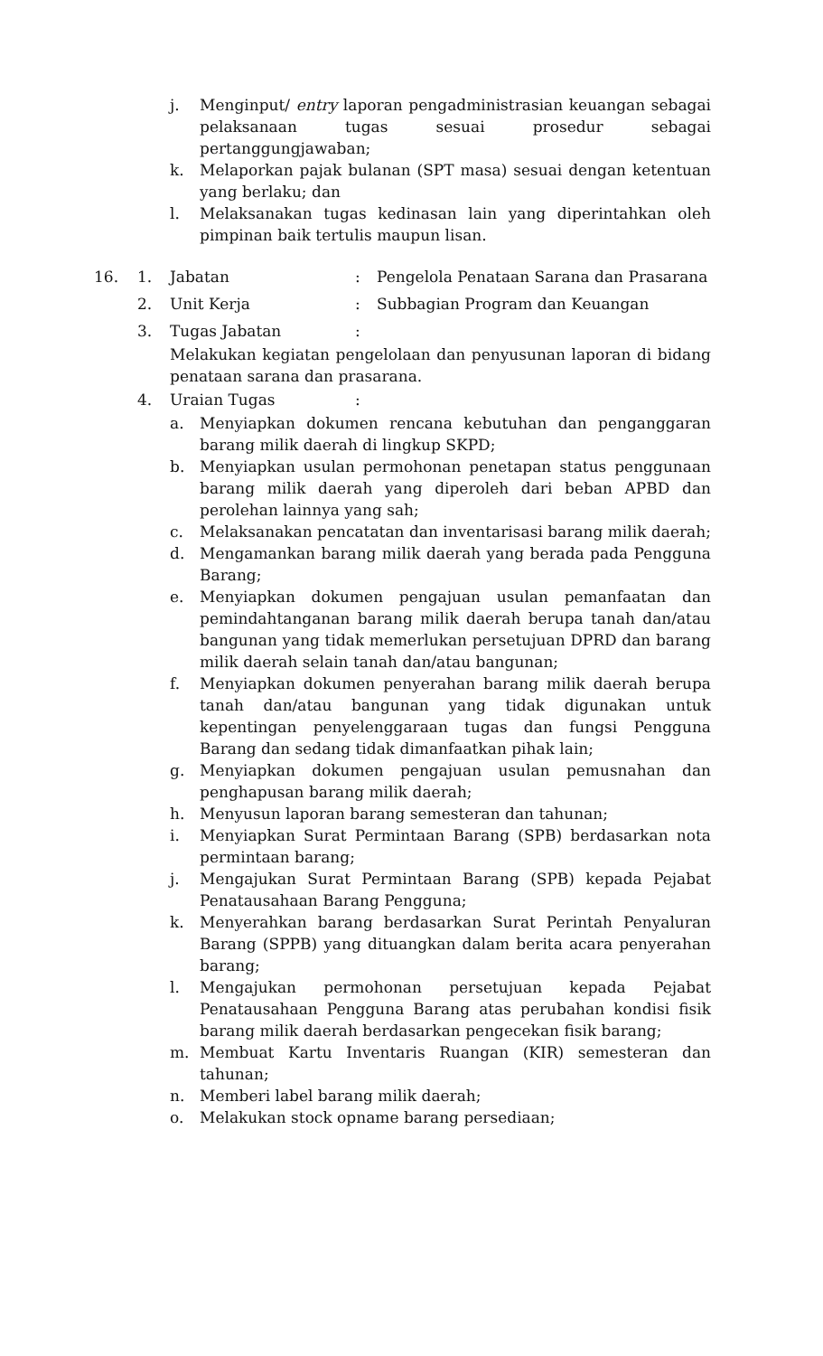j. Menginput/ entry laporan pengadministrasian keuangan sebagai pelaksanaan tugas sesuai prosedur sebagai pertanggungjawaban;
k. Melaporkan pajak bulanan (SPT masa) sesuai dengan ketentuan yang berlaku; dan
l. Melaksanakan tugas kedinasan lain yang diperintahkan oleh pimpinan baik tertulis maupun lisan.
16. 1. Jabatan : Pengelola Penataan Sarana dan Prasarana
2. Unit Kerja : Subbagian Program dan Keuangan
3. Tugas Jabatan :
Melakukan kegiatan pengelolaan dan penyusunan laporan di bidang penataan sarana dan prasarana.
4. Uraian Tugas :
a. Menyiapkan dokumen rencana kebutuhan dan penganggaran barang milik daerah di lingkup SKPD;
b. Menyiapkan usulan permohonan penetapan status penggunaan barang milik daerah yang diperoleh dari beban APBD dan perolehan lainnya yang sah;
c. Melaksanakan pencatatan dan inventarisasi barang milik daerah;
d. Mengamankan barang milik daerah yang berada pada Pengguna Barang;
e. Menyiapkan dokumen pengajuan usulan pemanfaatan dan pemindahtanganan barang milik daerah berupa tanah dan/atau bangunan yang tidak memerlukan persetujuan DPRD dan barang milik daerah selain tanah dan/atau bangunan;
f. Menyiapkan dokumen penyerahan barang milik daerah berupa tanah dan/atau bangunan yang tidak digunakan untuk kepentingan penyelenggaraan tugas dan fungsi Pengguna Barang dan sedang tidak dimanfaatkan pihak lain;
g. Menyiapkan dokumen pengajuan usulan pemusnahan dan penghapusan barang milik daerah;
h. Menyusun laporan barang semesteran dan tahunan;
i. Menyiapkan Surat Permintaan Barang (SPB) berdasarkan nota permintaan barang;
j. Mengajukan Surat Permintaan Barang (SPB) kepada Pejabat Penatausahaan Barang Pengguna;
k. Menyerahkan barang berdasarkan Surat Perintah Penyaluran Barang (SPPB) yang dituangkan dalam berita acara penyerahan barang;
l. Mengajukan permohonan persetujuan kepada Pejabat Penatausahaan Pengguna Barang atas perubahan kondisi fisik barang milik daerah berdasarkan pengecekan fisik barang;
m. Membuat Kartu Inventaris Ruangan (KIR) semesteran dan tahunan;
n. Memberi label barang milik daerah;
o. Melakukan stock opname barang persediaan;